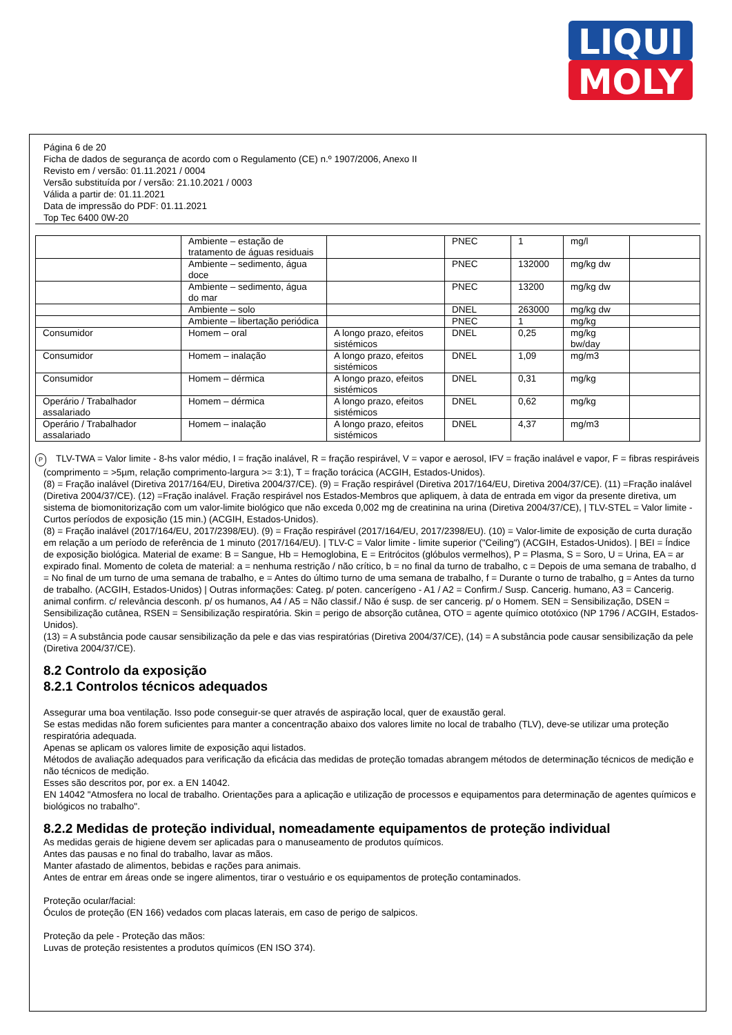LIQUI
MOLY
Página 6 de 20
Ficha de dados de segurança de acordo com o Regulamento (CE) n.º 1907/2006, Anexo II
Revisto em / versão: 01.11.2021 / 0004
Versão substituída por / versão: 21.10.2021 / 0003
Válida a partir de: 01.11.2021
Data de impressão do PDF: 01.11.2021
Top Tec 6400 0W-20
| | Ambiente – estação de tratamento de águas residuais | | PNEC | 1 | mg/l | |
| | Ambiente – sedimento, água doce | | PNEC | 132000 | mg/kg dw | |
| | Ambiente – sedimento, água do mar | | PNEC | 13200 | mg/kg dw | |
| | Ambiente – solo | | DNEL | 263000 | mg/kg dw | |
| | Ambiente – libertação periódica | | PNEC | 1 | mg/kg | |
| Consumidor | Homem – oral | A longo prazo, efeitos sistémicos | DNEL | 0,25 | mg/kg bw/day | |
| Consumidor | Homem – inalação | A longo prazo, efeitos sistémicos | DNEL | 1,09 | mg/m3 | |
| Consumidor | Homem – dérmica | A longo prazo, efeitos sistémicos | DNEL | 0,31 | mg/kg | |
| Operário / Trabalhador assalariado | Homem – dérmica | A longo prazo, efeitos sistémicos | DNEL | 0,62 | mg/kg | |
| Operário / Trabalhador assalariado | Homem – inalação | A longo prazo, efeitos sistémicos | DNEL | 4,37 | mg/m3 | |
P TLV-TWA = Valor limite - 8-hs valor médio, I = fração inalável, R = fração respirável, V = vapor e aerosol, IFV = fração inalável e vapor, F = fibras respiráveis (comprimento = >5µm, relação comprimento-largura >= 3:1), T = fração torácica (ACGIH, Estados-Unidos).
(8) = Fração inalável (Diretiva 2017/164/EU, Diretiva 2004/37/CE). (9) = Fração respirável (Diretiva 2017/164/EU, Diretiva 2004/37/CE). (11) =Fração inalável (Diretiva 2004/37/CE). (12) =Fração inalável. Fração respirável nos Estados-Membros que apliquem, à data de entrada em vigor da presente diretiva, um sistema de biomonitorização com um valor-limite biológico que não exceda 0,002 mg de creatinina na urina (Diretiva 2004/37/CE), | TLV-STEL = Valor limite - Curtos períodos de exposição (15 min.) (ACGIH, Estados-Unidos).
(8) = Fração inalável (2017/164/EU, 2017/2398/EU). (9) = Fração respirável (2017/164/EU, 2017/2398/EU). (10) = Valor-limite de exposição de curta duração em relação a um período de referência de 1 minuto (2017/164/EU). | TLV-C = Valor limite - limite superior ("Ceiling") (ACGIH, Estados-Unidos). | BEI = Índice de exposição biológica. Material de exame: B = Sangue, Hb = Hemoglobina, E = Eritrócitos (glóbulos vermelhos), P = Plasma, S = Soro, U = Urina, EA = ar expirado final. Momento de coleta de material: a = nenhuma restrição / não crítico, b = no final da turno de trabalho, c = Depois de uma semana de trabalho, d = No final de um turno de uma semana de trabalho, e = Antes do último turno de uma semana de trabalho, f = Durante o turno de trabalho, g = Antes da turno de trabalho. (ACGIH, Estados-Unidos) | Outras informações: Categ. p/ poten. cancerígeno - A1 / A2 = Confirm./ Susp. Cancerig. humano, A3 = Cancerig. animal confirm. c/ relevância desconh. p/ os humanos, A4 / A5 = Não classif./ Não é susp. de ser cancerig. p/ o Homem. SEN = Sensibilização, DSEN = Sensibilização cutânea, RSEN = Sensibilização respiratória. Skin = perigo de absorção cutânea, OTO = agente químico ototóxico (NP 1796 / ACGIH, Estados-Unidos).
(13) = A substância pode causar sensibilização da pele e das vias respiratórias (Diretiva 2004/37/CE), (14) = A substância pode causar sensibilização da pele (Diretiva 2004/37/CE).
8.2 Controlo da exposição
8.2.1 Controlos técnicos adequados
Assegurar uma boa ventilação. Isso pode conseguir-se quer através de aspiração local, quer de exaustão geral.
Se estas medidas não forem suficientes para manter a concentração abaixo dos valores limite no local de trabalho (TLV), deve-se utilizar uma proteção respiratória adequada.
Apenas se aplicam os valores limite de exposição aqui listados.
Métodos de avaliação adequados para verificação da eficácia das medidas de proteção tomadas abrangem métodos de determinação técnicos de medição e não técnicos de medição.
Esses são descritos por, por ex. a EN 14042.
EN 14042 "Atmosfera no local de trabalho. Orientações para a aplicação e utilização de processos e equipamentos para determinação de agentes químicos e biológicos no trabalho".
8.2.2 Medidas de proteção individual, nomeadamente equipamentos de proteção individual
As medidas gerais de higiene devem ser aplicadas para o manuseamento de produtos químicos.
Antes das pausas e no final do trabalho, lavar as mãos.
Manter afastado de alimentos, bebidas e rações para animais.
Antes de entrar em áreas onde se ingere alimentos, tirar o vestuário e os equipamentos de proteção contaminados.
Proteção ocular/facial:
Óculos de proteção (EN 166) vedados com placas laterais, em caso de perigo de salpicos.
Proteção da pele - Proteção das mãos:
Luvas de proteção resistentes a produtos químicos (EN ISO 374).